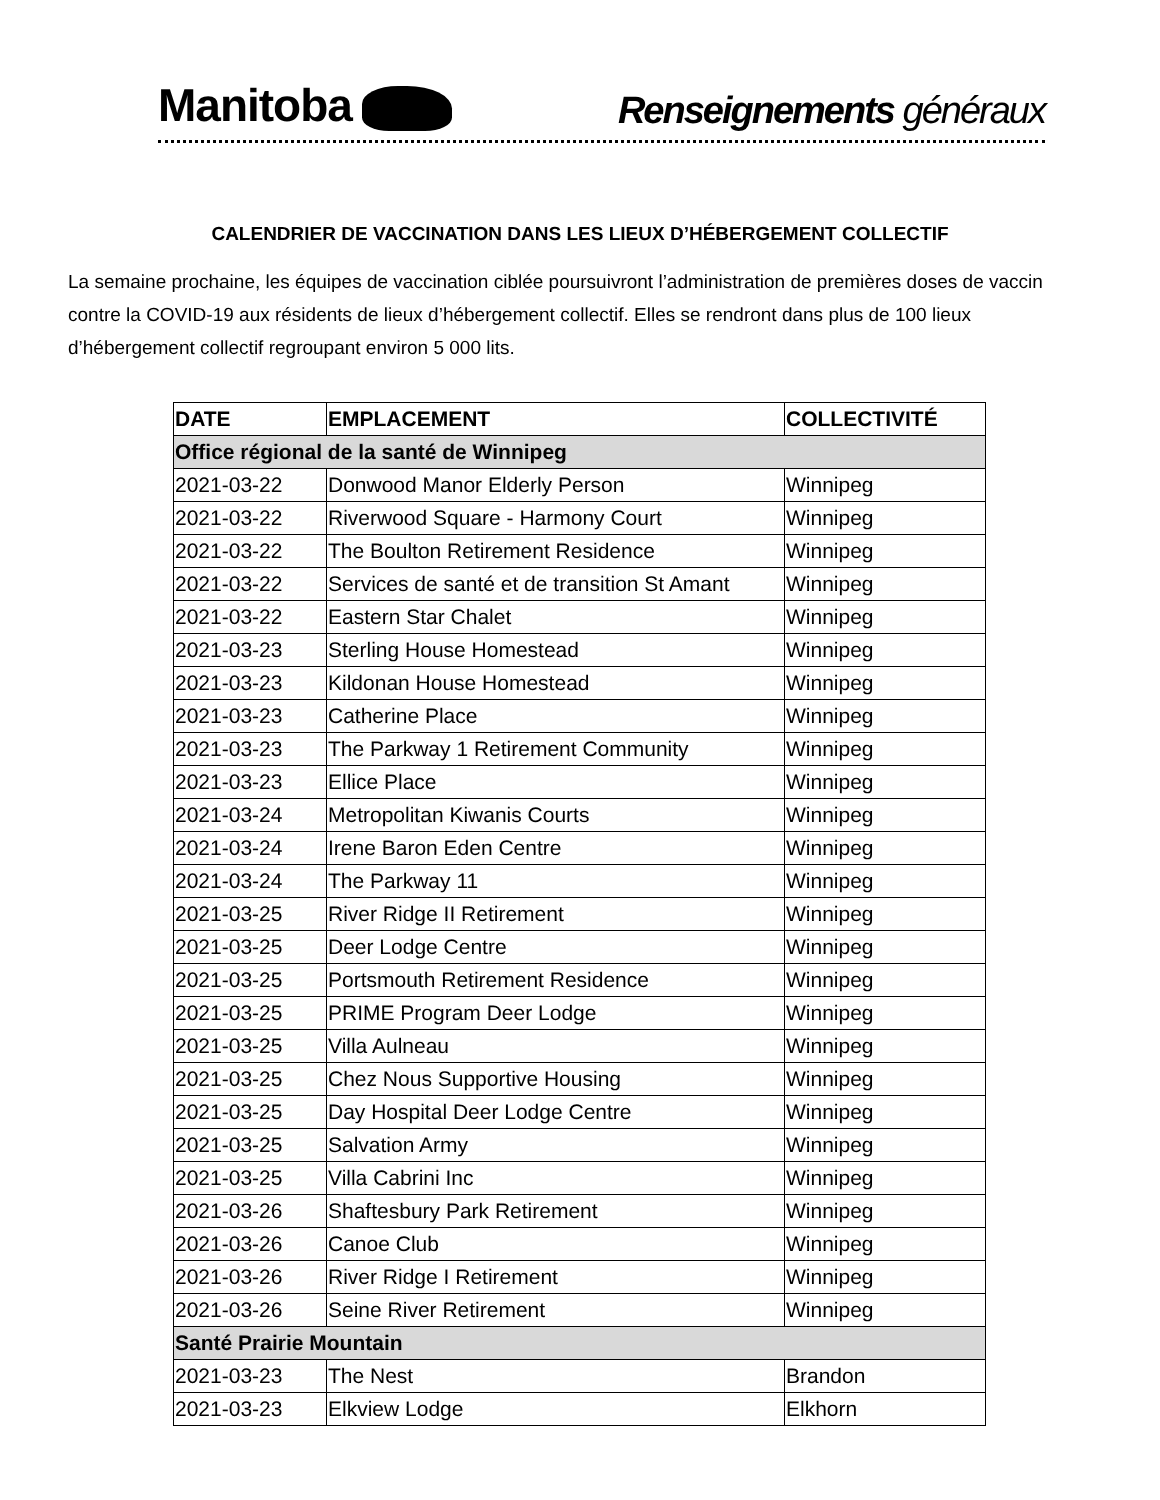Manitoba
Renseignements généraux
CALENDRIER DE VACCINATION DANS LES LIEUX D’HÉBERGEMENT COLLECTIF
La semaine prochaine, les équipes de vaccination ciblée poursuivront l’administration de premières doses de vaccin contre la COVID-19 aux résidents de lieux d’hébergement collectif. Elles se rendront dans plus de 100 lieux d’hébergement collectif regroupant environ 5 000 lits.
| DATE | EMPLACEMENT | COLLECTIVITÉ |
| --- | --- | --- |
| Office régional de la santé de Winnipeg | | |
| 2021-03-22 | Donwood Manor Elderly Person | Winnipeg |
| 2021-03-22 | Riverwood Square - Harmony Court | Winnipeg |
| 2021-03-22 | The Boulton Retirement Residence | Winnipeg |
| 2021-03-22 | Services de santé et de transition St Amant | Winnipeg |
| 2021-03-22 | Eastern Star Chalet | Winnipeg |
| 2021-03-23 | Sterling House Homestead | Winnipeg |
| 2021-03-23 | Kildonan House Homestead | Winnipeg |
| 2021-03-23 | Catherine Place | Winnipeg |
| 2021-03-23 | The Parkway 1 Retirement Community | Winnipeg |
| 2021-03-23 | Ellice Place | Winnipeg |
| 2021-03-24 | Metropolitan Kiwanis Courts | Winnipeg |
| 2021-03-24 | Irene Baron Eden Centre | Winnipeg |
| 2021-03-24 | The Parkway 11 | Winnipeg |
| 2021-03-25 | River Ridge II Retirement | Winnipeg |
| 2021-03-25 | Deer Lodge Centre | Winnipeg |
| 2021-03-25 | Portsmouth Retirement Residence | Winnipeg |
| 2021-03-25 | PRIME Program Deer Lodge | Winnipeg |
| 2021-03-25 | Villa Aulneau | Winnipeg |
| 2021-03-25 | Chez Nous Supportive Housing | Winnipeg |
| 2021-03-25 | Day Hospital Deer Lodge Centre | Winnipeg |
| 2021-03-25 | Salvation Army | Winnipeg |
| 2021-03-25 | Villa Cabrini Inc | Winnipeg |
| 2021-03-26 | Shaftesbury Park Retirement | Winnipeg |
| 2021-03-26 | Canoe Club | Winnipeg |
| 2021-03-26 | River Ridge I Retirement | Winnipeg |
| 2021-03-26 | Seine River Retirement | Winnipeg |
| Santé Prairie Mountain | | |
| 2021-03-23 | The Nest | Brandon |
| 2021-03-23 | Elkview Lodge | Elkhorn |